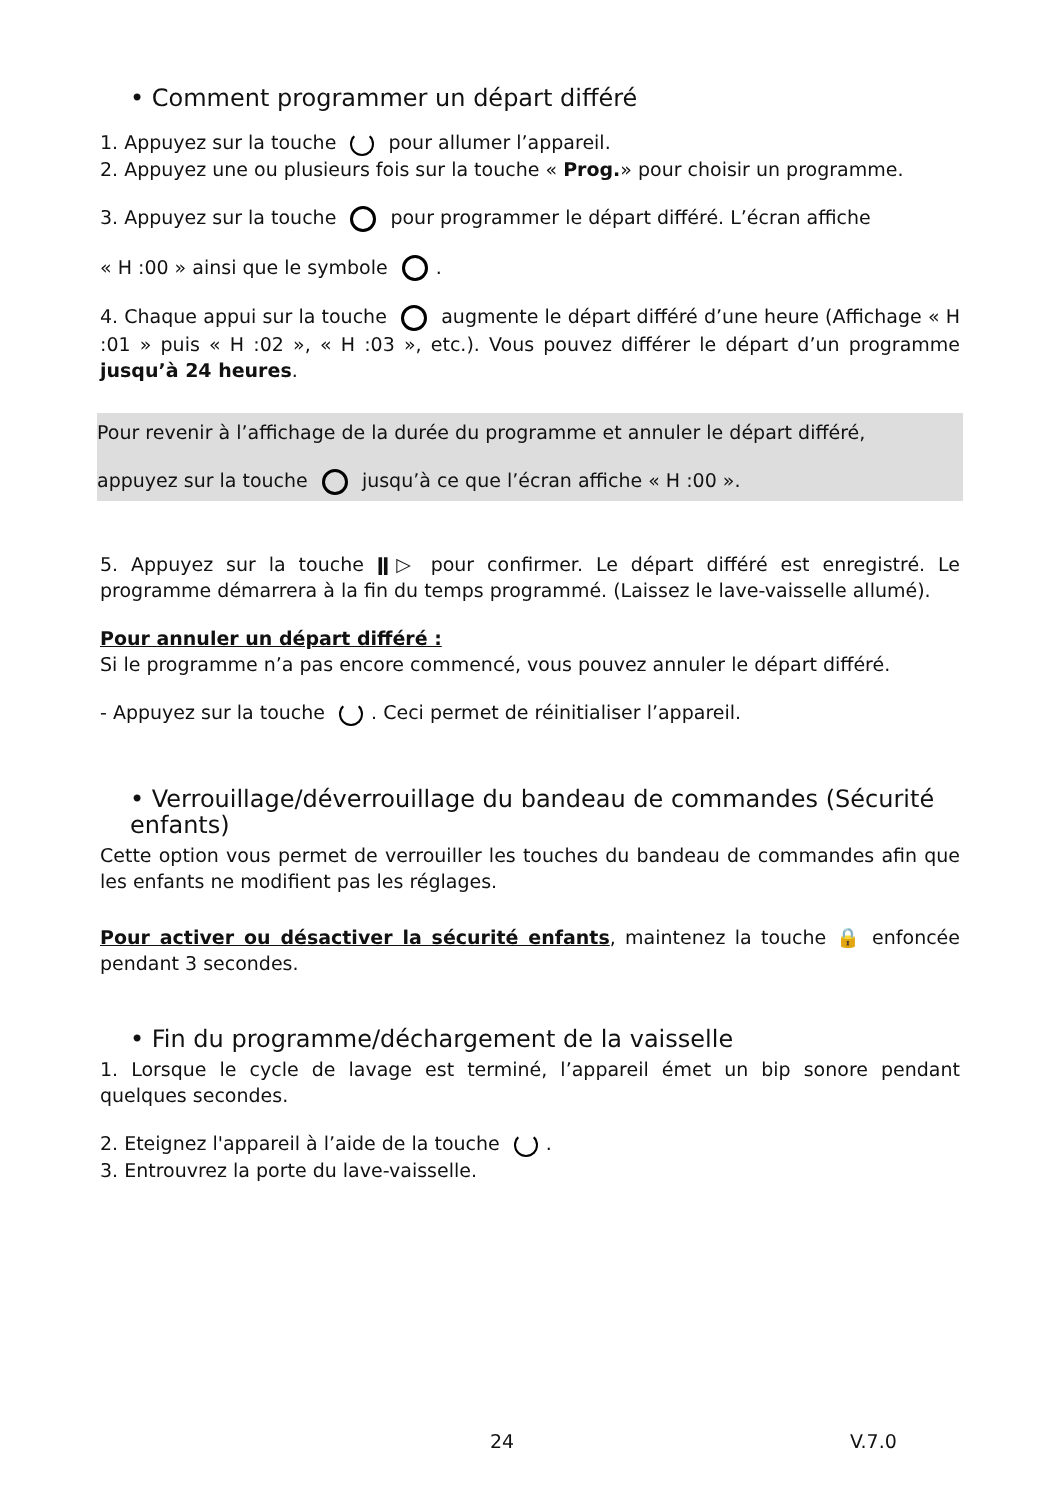• Comment programmer un départ différé
1. Appuyez sur la touche pour allumer l’appareil.
2. Appuyez une ou plusieurs fois sur la touche « Prog.» pour choisir un programme.
3. Appuyez sur la touche pour programmer le départ différé. L’écran affiche
« H :00 » ainsi que le symbole .
4. Chaque appui sur la touche augmente le départ différé d’une heure (Affichage « H :01 » puis « H :02 », « H :03 », etc.). Vous pouvez différer le départ d’un programme jusqu’à 24 heures.
Pour revenir à l’affichage de la durée du programme et annuler le départ différé,
appuyez sur la touche jusqu’à ce que l’écran affiche « H :00 ».
5. Appuyez sur la touche ǁ▷ pour confirmer. Le départ différé est enregistré. Le programme démarrera à la fin du temps programmé. (Laissez le lave-vaisselle allumé).
Pour annuler un départ différé :
Si le programme n’a pas encore commencé, vous pouvez annuler le départ différé.
- Appuyez sur la touche . Ceci permet de réinitialiser l’appareil.
• Verrouillage/déverrouillage du bandeau de commandes (Sécurité enfants)
Cette option vous permet de verrouiller les touches du bandeau de commandes afin que les enfants ne modifient pas les réglages.
Pour activer ou désactiver la sécurité enfants, maintenez la touche 🔒 enfoncée pendant 3 secondes.
• Fin du programme/déchargement de la vaisselle
1. Lorsque le cycle de lavage est terminé, l’appareil émet un bip sonore pendant quelques secondes.
2. Eteignez l'appareil à l’aide de la touche .
3. Entrouvrez la porte du lave-vaisselle.
24 V.7.0